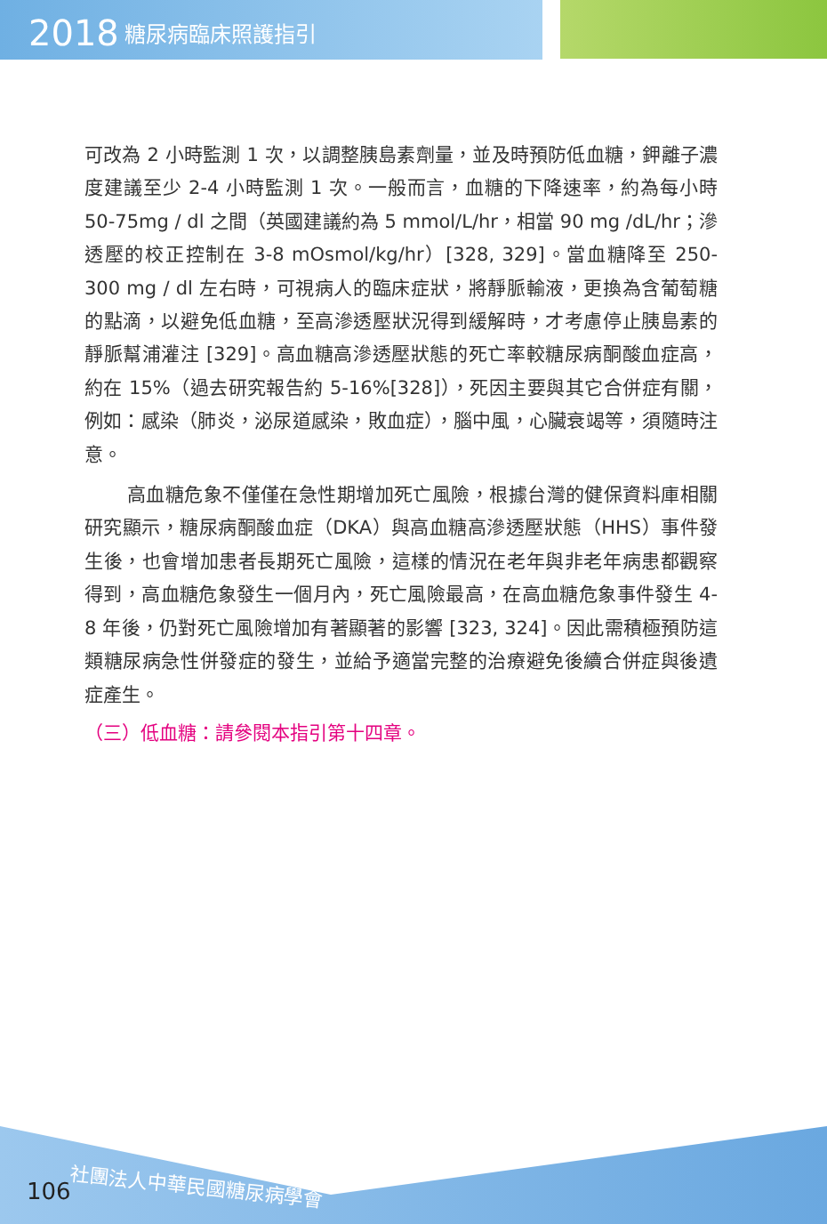2018 糖尿病臨床照護指引
可改為 2 小時監測 1 次，以調整胰島素劑量，並及時預防低血糖，鉀離子濃度建議至少 2-4 小時監測 1 次。一般而言，血糖的下降速率，約為每小時 50-75mg / dl 之間（英國建議約為 5 mmol/L/hr，相當 90 mg /dL/hr；滲透壓的校正控制在 3-8 mOsmol/kg/hr）[328, 329]。當血糖降至 250-300 mg / dl 左右時，可視病人的臨床症狀，將靜脈輸液，更換為含葡萄糖的點滴，以避免低血糖，至高滲透壓狀況得到緩解時，才考慮停止胰島素的靜脈幫浦灌注 [329]。高血糖高滲透壓狀態的死亡率較糖尿病酮酸血症高，約在 15%（過去研究報告約 5-16%[328]），死因主要與其它合併症有關，例如：感染（肺炎，泌尿道感染，敗血症），腦中風，心臟衰竭等，須隨時注意。
高血糖危象不僅僅在急性期增加死亡風險，根據台灣的健保資料庫相關研究顯示，糖尿病酮酸血症（DKA）與高血糖高滲透壓狀態（HHS）事件發生後，也會增加患者長期死亡風險，這樣的情況在老年與非老年病患都觀察得到，高血糖危象發生一個月內，死亡風險最高，在高血糖危象事件發生 4-8 年後，仍對死亡風險增加有著顯著的影響 [323, 324]。因此需積極預防這類糖尿病急性併發症的發生，並給予適當完整的治療避免後續合併症與後遺症產生。
（三）低血糖：請參閱本指引第十四章。
106 社團法人中華民國糖尿病學會